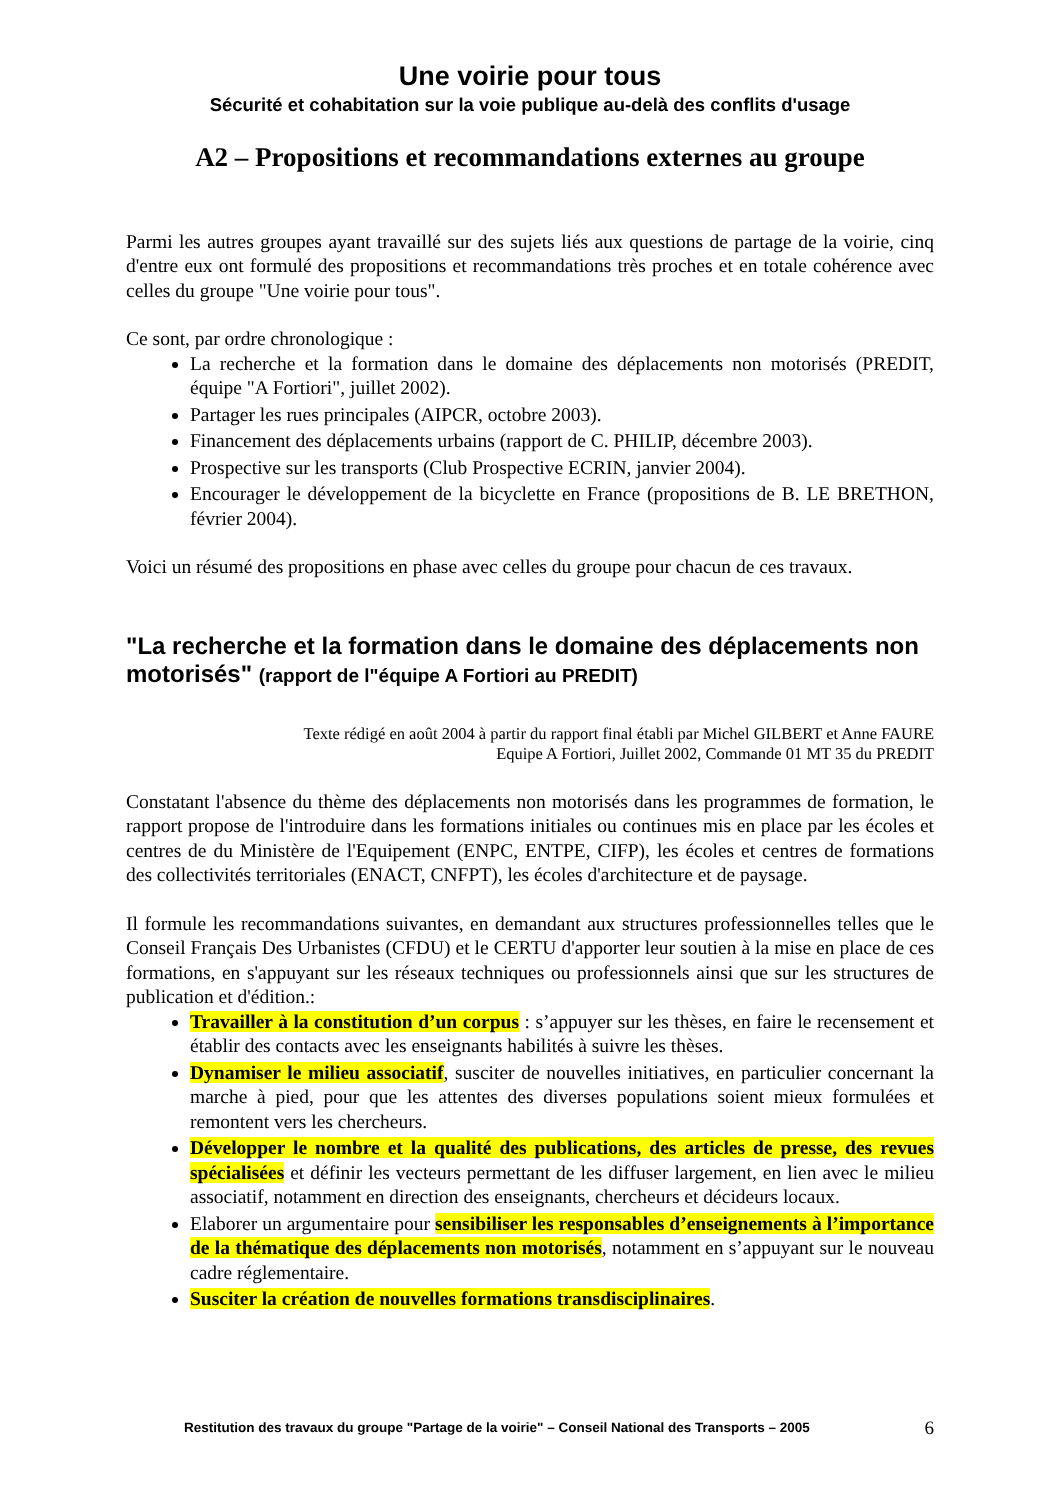Une voirie pour tous
Sécurité et cohabitation sur la voie publique au-delà des conflits d'usage
A2 – Propositions et recommandations externes au groupe
Parmi les autres groupes ayant travaillé sur des sujets liés aux questions de partage de la voirie, cinq d'entre eux ont formulé des propositions et recommandations très proches et en totale cohérence avec celles du groupe "Une voirie pour tous".
Ce sont, par ordre chronologique :
La recherche et la formation dans le domaine des déplacements non motorisés (PREDIT, équipe "A Fortiori", juillet 2002).
Partager les rues principales (AIPCR, octobre 2003).
Financement des déplacements urbains (rapport de C. PHILIP, décembre 2003).
Prospective sur les transports (Club Prospective ECRIN, janvier 2004).
Encourager le développement de la bicyclette en France (propositions de B. LE BRETHON, février 2004).
Voici un résumé des propositions en phase avec celles du groupe pour chacun de ces travaux.
"La recherche et la formation dans le domaine des déplacements non motorisés" (rapport de l"équipe A Fortiori au PREDIT)
Texte rédigé en août 2004 à partir du rapport final établi par Michel GILBERT et Anne FAURE
Equipe A Fortiori, Juillet 2002, Commande 01 MT 35 du PREDIT
Constatant l'absence du thème des déplacements non motorisés dans les programmes de formation, le rapport propose de l'introduire dans les formations initiales ou continues mis en place par les écoles et centres de du Ministère de l'Equipement (ENPC, ENTPE, CIFP), les écoles et centres de formations des collectivités territoriales (ENACT, CNFPT), les écoles d'architecture et de paysage.
Il formule les recommandations suivantes, en demandant aux structures professionnelles telles que le Conseil Français Des Urbanistes (CFDU) et le CERTU d'apporter leur soutien à la mise en place de ces formations, en s'appuyant sur les réseaux techniques ou professionnels ainsi que sur les structures de publication et d'édition.:
Travailler à la constitution d’un corpus : s’appuyer sur les thèses, en faire le recensement et établir des contacts avec les enseignants habilités à suivre les thèses.
Dynamiser le milieu associatif, susciter de nouvelles initiatives, en particulier concernant la marche à pied, pour que les attentes des diverses populations soient mieux formulées et remontent vers les chercheurs.
Développer le nombre et la qualité des publications, des articles de presse, des revues spécialisées et définir les vecteurs permettant de les diffuser largement, en lien avec le milieu associatif, notamment en direction des enseignants, chercheurs et décideurs locaux.
Elaborer un argumentaire pour sensibiliser les responsables d’enseignements à l’importance de la thématique des déplacements non motorisés, notamment en s’appuyant sur le nouveau cadre réglementaire.
Susciter la création de nouvelles formations transdisciplinaires.
Restitution des travaux du groupe "Partage de la voirie" – Conseil National des Transports – 2005 6